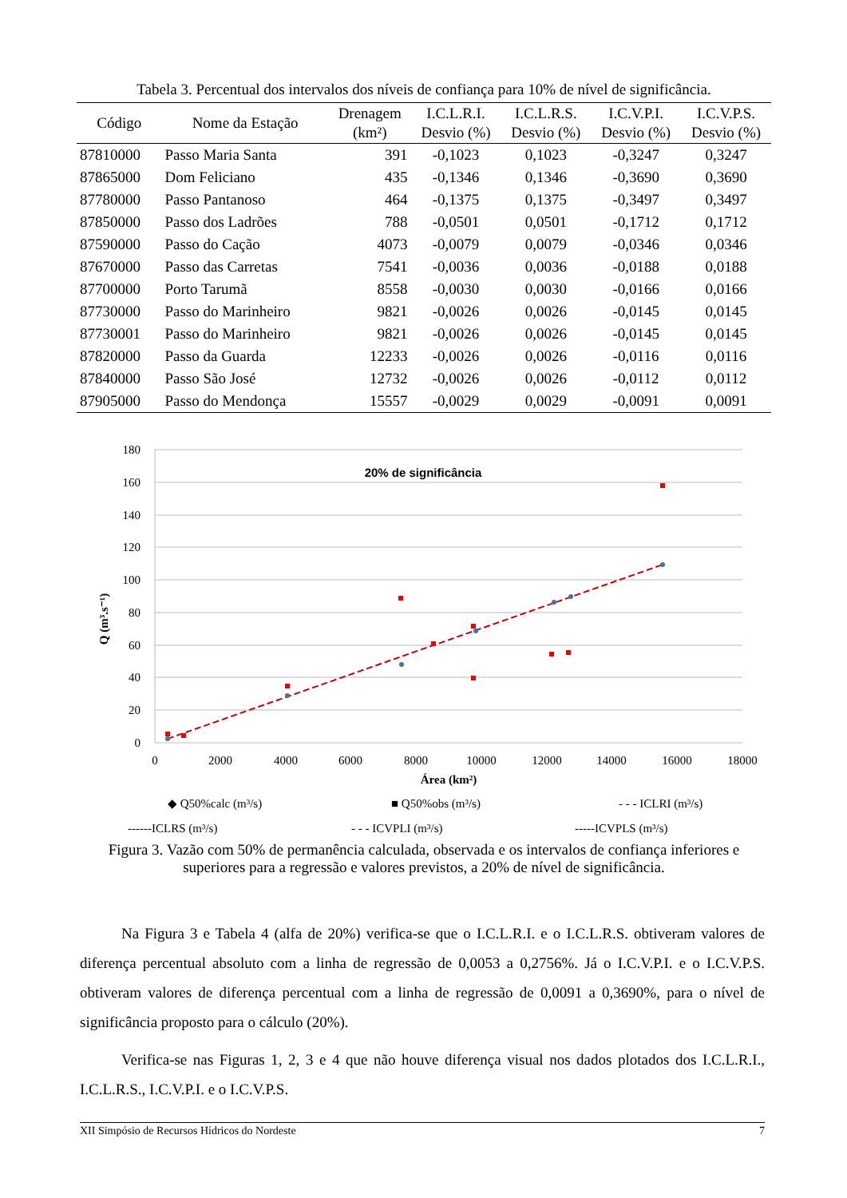Tabela 3. Percentual dos intervalos dos níveis de confiança para 10% de nível de significância.
| Código | Nome da Estação | Drenagem (km²) | I.C.L.R.I. Desvio (%) | I.C.L.R.S. Desvio (%) | I.C.V.P.I. Desvio (%) | I.C.V.P.S. Desvio (%) |
| --- | --- | --- | --- | --- | --- | --- |
| 87810000 | Passo Maria Santa | 391 | -0,1023 | 0,1023 | -0,3247 | 0,3247 |
| 87865000 | Dom Feliciano | 435 | -0,1346 | 0,1346 | -0,3690 | 0,3690 |
| 87780000 | Passo Pantanoso | 464 | -0,1375 | 0,1375 | -0,3497 | 0,3497 |
| 87850000 | Passo dos Ladrões | 788 | -0,0501 | 0,0501 | -0,1712 | 0,1712 |
| 87590000 | Passo do Cação | 4073 | -0,0079 | 0,0079 | -0,0346 | 0,0346 |
| 87670000 | Passo das Carretas | 7541 | -0,0036 | 0,0036 | -0,0188 | 0,0188 |
| 87700000 | Porto Tarumã | 8558 | -0,0030 | 0,0030 | -0,0166 | 0,0166 |
| 87730000 | Passo do Marinheiro | 9821 | -0,0026 | 0,0026 | -0,0145 | 0,0145 |
| 87730001 | Passo do Marinheiro | 9821 | -0,0026 | 0,0026 | -0,0145 | 0,0145 |
| 87820000 | Passo da Guarda | 12233 | -0,0026 | 0,0026 | -0,0116 | 0,0116 |
| 87840000 | Passo São José | 12732 | -0,0026 | 0,0026 | -0,0112 | 0,0112 |
| 87905000 | Passo do Mendonça | 15557 | -0,0029 | 0,0029 | -0,0091 | 0,0091 |
180
160
140
120
100
80
60
40
20
0
0
2000
4000
6000
8000
10000
12000
14000
16000
18000
Área (km²)
20% de significância
Q (m³.s⁻¹)
◆ Q50%calc (m³/s)
■ Q50%obs (m³/s)
- - - ICLRI (m³/s)
------ICLRS (m³/s)
- - - ICVPLI (m³/s)
-----ICVPLS (m³/s)
Figura 3. Vazão com 50% de permanência calculada, observada e os intervalos de confiança inferiores e superiores para a regressão e valores previstos, a 20% de nível de significância.
Na Figura 3 e Tabela 4 (alfa de 20%) verifica-se que o I.C.L.R.I. e o I.C.L.R.S. obtiveram valores de diferença percentual absoluto com a linha de regressão de 0,0053 a 0,2756%. Já o I.C.V.P.I. e o I.C.V.P.S. obtiveram valores de diferença percentual com a linha de regressão de 0,0091 a 0,3690%, para o nível de significância proposto para o cálculo (20%).
Verifica-se nas Figuras 1, 2, 3 e 4 que não houve diferença visual nos dados plotados dos I.C.L.R.I., I.C.L.R.S., I.C.V.P.I. e o I.C.V.P.S.
XII Simpósio de Recursos Hídricos do Nordeste 7